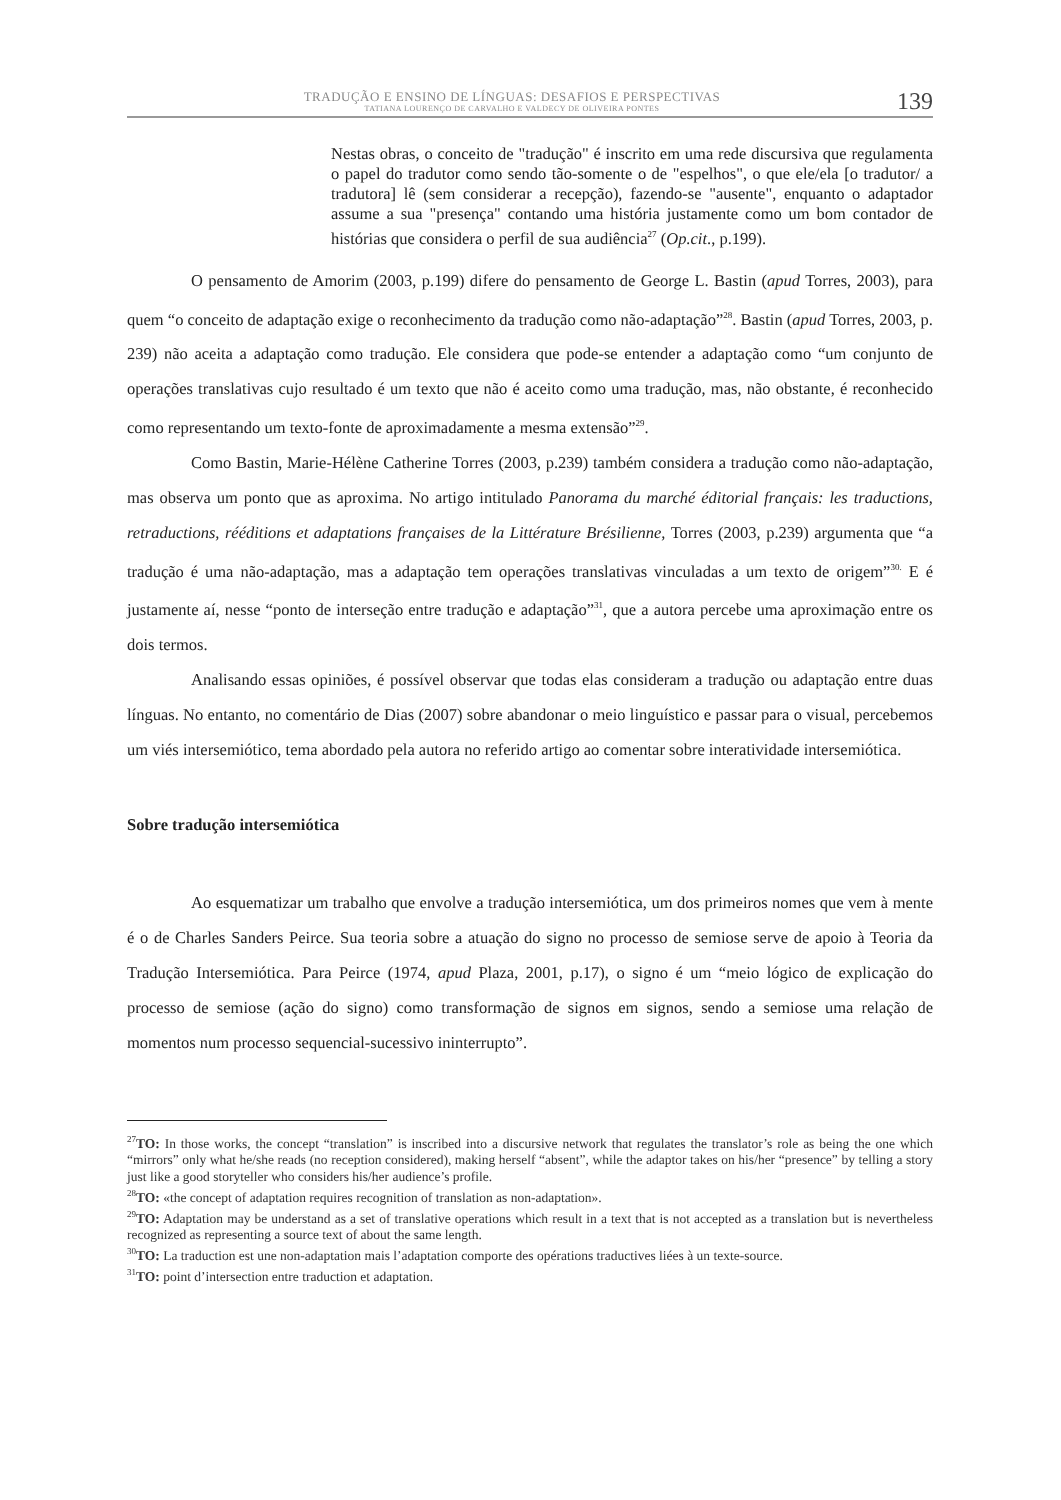TRADUÇÃO E ENSINO DE LÍNGUAS: DESAFIOS E PERSPECTIVAS
TATIANA LOURENÇO DE CARVALHO E VALDECY DE OLIVEIRA PONTES
139
Nestas obras, o conceito de "tradução" é inscrito em uma rede discursiva que regulamenta o papel do tradutor como sendo tão-somente o de "espelhos", o que ele/ela [o tradutor/ a tradutora] lê (sem considerar a recepção), fazendo-se "ausente", enquanto o adaptador assume a sua "presença" contando uma história justamente como um bom contador de histórias que considera o perfil de sua audiência<sup>27</sup> (Op.cit., p.199).
O pensamento de Amorim (2003, p.199) difere do pensamento de George L. Bastin (apud Torres, 2003), para quem “o conceito de adaptação exige o reconhecimento da tradução como não-adaptação”<sup>28</sup>. Bastin (apud Torres, 2003, p. 239) não aceita a adaptação como tradução. Ele considera que pode-se entender a adaptação como “um conjunto de operações translativas cujo resultado é um texto que não é aceito como uma tradução, mas, não obstante, é reconhecido como representando um texto-fonte de aproximadamente a mesma extensão”<sup>29</sup>.
Como Bastin, Marie-Hélène Catherine Torres (2003, p.239) também considera a tradução como não-adaptação, mas observa um ponto que as aproxima. No artigo intitulado Panorama du marché éditorial français: les traductions, retraductions, rééditions et adaptations françaises de la Littérature Brésilienne, Torres (2003, p.239) argumenta que “a tradução é uma não-adaptação, mas a adaptação tem operações translativas vinculadas a um texto de origem”<sup>30.</sup> E é justamente aí, nesse “ponto de interseção entre tradução e adaptação”<sup>31</sup>, que a autora percebe uma aproximação entre os dois termos.
Analisando essas opiniões, é possível observar que todas elas consideram a tradução ou adaptação entre duas línguas. No entanto, no comentário de Dias (2007) sobre abandonar o meio linguístico e passar para o visual, percebemos um viés intersemiótico, tema abordado pela autora no referido artigo ao comentar sobre interatividade intersemiótica.
Sobre tradução intersemiótica
Ao esquematizar um trabalho que envolve a tradução intersemiótica, um dos primeiros nomes que vem à mente é o de Charles Sanders Peirce. Sua teoria sobre a atuação do signo no processo de semiose serve de apoio à Teoria da Tradução Intersemiótica. Para Peirce (1974, apud Plaza, 2001, p.17), o signo é um “meio lógico de explicação do processo de semiose (ação do signo) como transformação de signos em signos, sendo a semiose uma relação de momentos num processo sequencial-sucessivo ininterrupto”.
<sup>27</sup> TO: In those works, the concept “translation” is inscribed into a discursive network that regulates the translator’s role as being the one which “mirrors” only what he/she reads (no reception considered), making herself “absent”, while the adaptor takes on his/her “presence” by telling a story just like a good storyteller who considers his/her audience’s profile.
<sup>28</sup> TO: «the concept of adaptation requires recognition of translation as non-adaptation».
<sup>29</sup> TO: Adaptation may be understand as a set of translative operations which result in a text that is not accepted as a translation but is nevertheless recognized as representing a source text of about the same length.
<sup>30</sup> TO: La traduction est une non-adaptation mais l’adaptation comporte des opérations traductives liées à un texte-source.
<sup>31</sup> TO: point d’intersection entre traduction et adaptation.